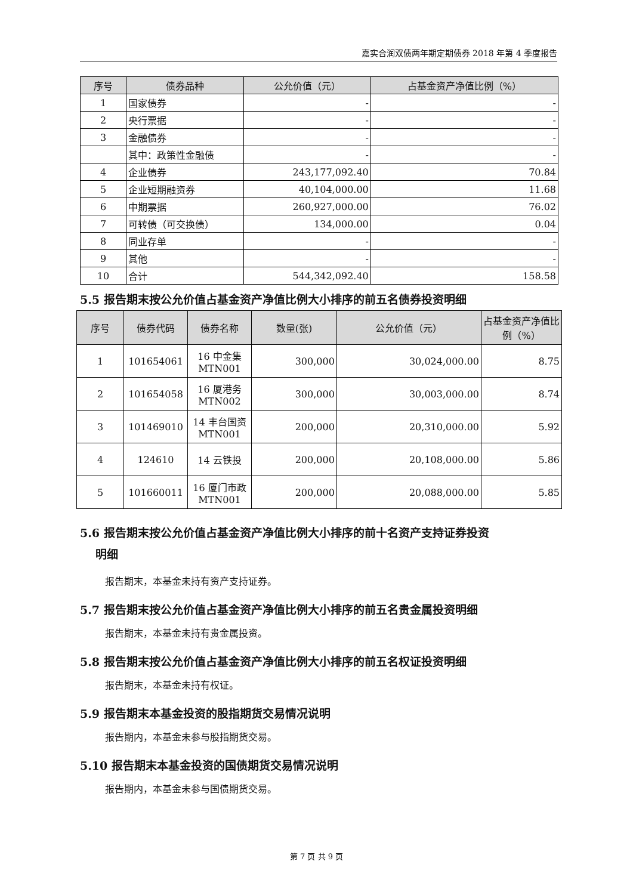嘉实合润双债两年期定期债券 2018 年第 4 季度报告
| 序号 | 债券品种 | 公允价值（元） | 占基金资产净值比例（%） |
| --- | --- | --- | --- |
| 1 | 国家债券 | - | - |
| 2 | 央行票据 | - | - |
| 3 | 金融债券 | - | - |
| | 其中：政策性金融债 | - | - |
| 4 | 企业债券 | 243,177,092.40 | 70.84 |
| 5 | 企业短期融资券 | 40,104,000.00 | 11.68 |
| 6 | 中期票据 | 260,927,000.00 | 76.02 |
| 7 | 可转债（可交换债） | 134,000.00 | 0.04 |
| 8 | 同业存单 | - | - |
| 9 | 其他 | - | - |
| 10 | 合计 | 544,342,092.40 | 158.58 |
5.5 报告期末按公允价值占基金资产净值比例大小排序的前五名债券投资明细
| 序号 | 债券代码 | 债券名称 | 数量(张) | 公允价值（元） | 占基金资产净值比例（%） |
| --- | --- | --- | --- | --- | --- |
| 1 | 101654061 | 16 中金集 MTN001 | 300,000 | 30,024,000.00 | 8.75 |
| 2 | 101654058 | 16 厦港务 MTN002 | 300,000 | 30,003,000.00 | 8.74 |
| 3 | 101469010 | 14 丰台国资 MTN001 | 200,000 | 20,310,000.00 | 5.92 |
| 4 | 124610 | 14 云铁投 | 200,000 | 20,108,000.00 | 5.86 |
| 5 | 101660011 | 16 厦门市政 MTN001 | 200,000 | 20,088,000.00 | 5.85 |
5.6 报告期末按公允价值占基金资产净值比例大小排序的前十名资产支持证券投资
明细
报告期末，本基金未持有资产支持证券。
5.7 报告期末按公允价值占基金资产净值比例大小排序的前五名贵金属投资明细
报告期末，本基金未持有贵金属投资。
5.8 报告期末按公允价值占基金资产净值比例大小排序的前五名权证投资明细
报告期末，本基金未持有权证。
5.9 报告期末本基金投资的股指期货交易情况说明
报告期内，本基金未参与股指期货交易。
5.10 报告期末本基金投资的国债期货交易情况说明
报告期内，本基金未参与国债期货交易。
第 7 页 共 9 页